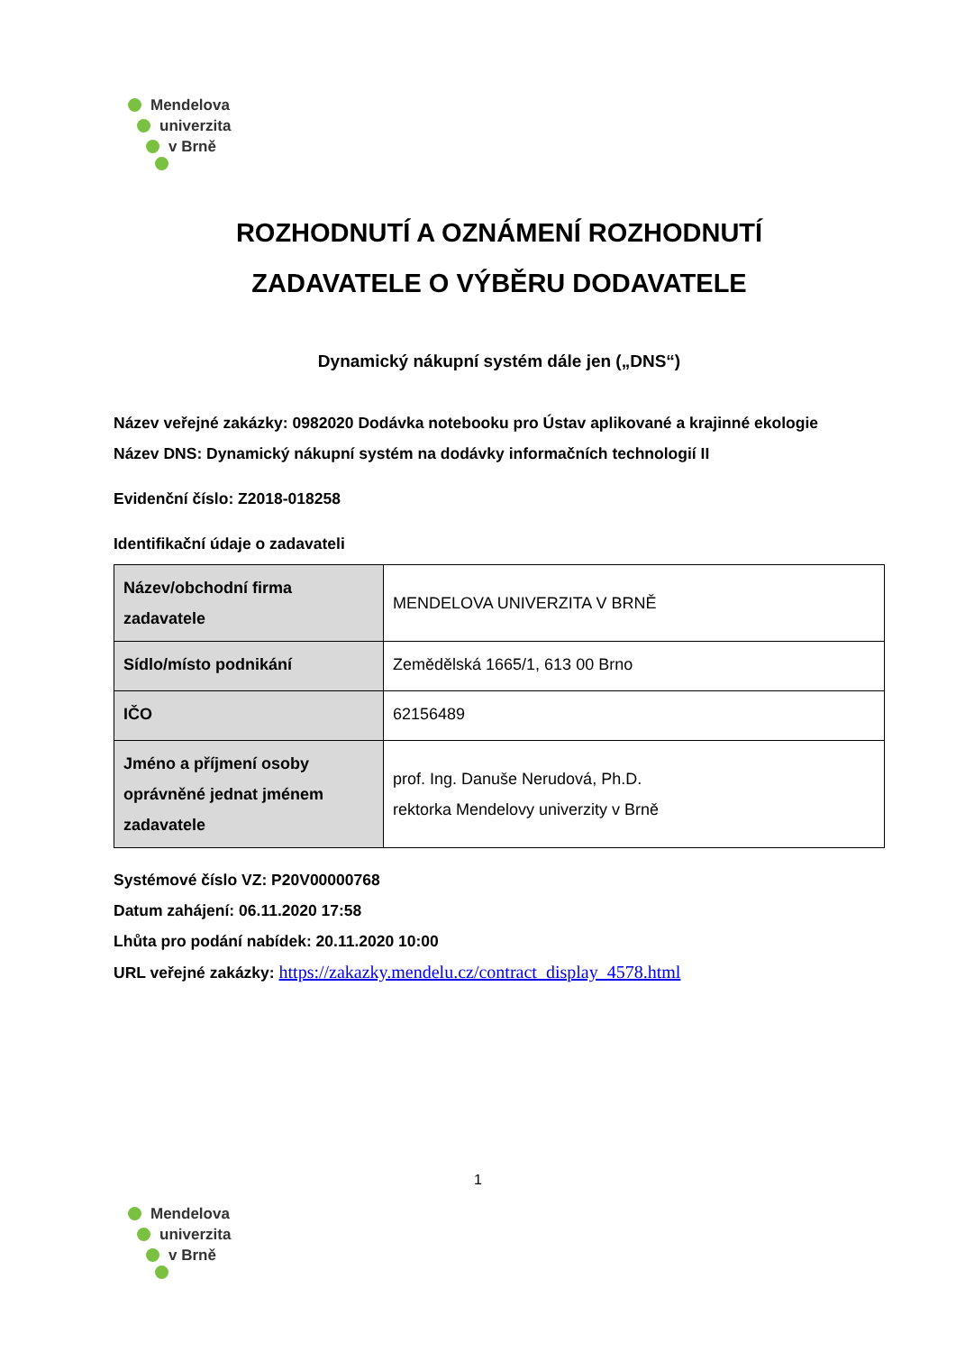Mendelova
univerzita
v Brně
ROZHODNUTÍ A OZNÁMENÍ ROZHODNUTÍ
ZADAVATELE O VÝBĚRU DODAVATELE
Dynamický nákupní systém dále jen („DNS“)
Název veřejné zakázky: 0982020 Dodávka notebooku pro Ústav aplikované a krajinné ekologie
Název DNS: Dynamický nákupní systém na dodávky informačních technologií II
Evidenční číslo: Z2018-018258
Identifikační údaje o zadavateli
| Název/obchodní firma zadavatele | MENDELOVA UNIVERZITA V BRNĚ |
| Sídlo/místo podnikání | Zemědělská 1665/1, 613 00 Brno |
| IČO | 62156489 |
| Jméno a příjmení osoby oprávněné jednat jménem zadavatele | prof. Ing. Danuše Nerudová, Ph.D. rektorka Mendelovy univerzity v Brně |
Systémové číslo VZ: P20V00000768
Datum zahájení: 06.11.2020 17:58
Lhůta pro podání nabídek: 20.11.2020 10:00
URL veřejné zakázky: https://zakazky.mendelu.cz/contract_display_4578.html
1
Mendelova
univerzita
v Brně